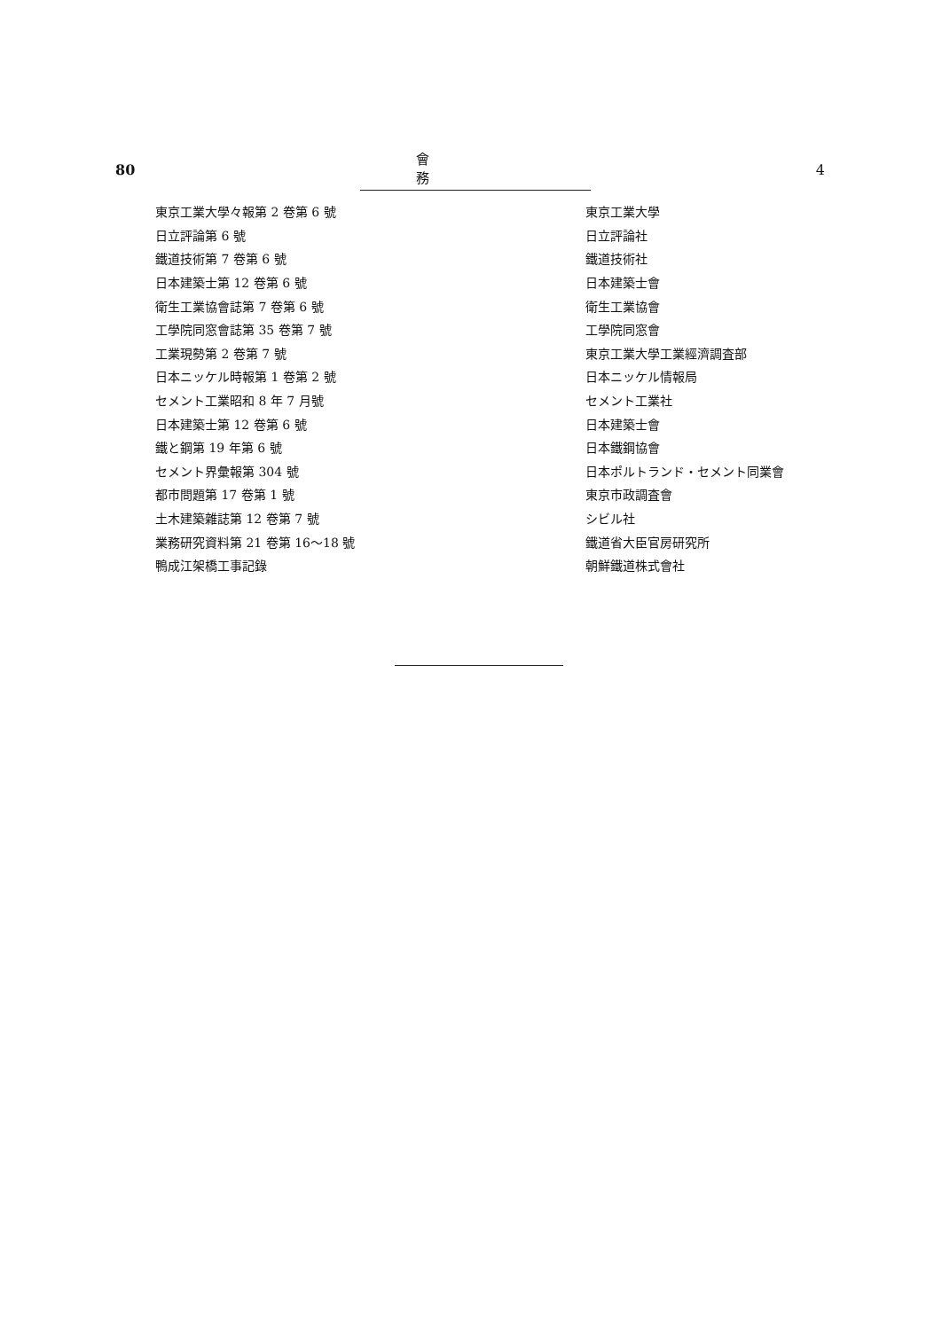80 會務 4
| 東京工業大學々報第 2 卷第 6 號 | 東京工業大學 |
| 日立評論第 6 號 | 日立評論社 |
| 鐵道技術第 7 卷第 6 號 | 鐵道技術社 |
| 日本建築士第 12 卷第 6 號 | 日本建築士會 |
| 衛生工業協會誌第 7 卷第 6 號 | 衛生工業協會 |
| 工學院同窓會誌第 35 卷第 7 號 | 工學院同窓會 |
| 工業現勢第 2 卷第 7 號 | 東京工業大學工業經濟調査部 |
| 日本ニッケル時報第 1 卷第 2 號 | 日本ニッケル情報局 |
| セメント工業昭和 8 年 7 月號 | セメント工業社 |
| 日本建築士第 12 卷第 6 號 | 日本建築士會 |
| 鐵と鋼第 19 年第 6 號 | 日本鐵鋼協會 |
| セメント界彙報第 304 號 | 日本ポルトランド・セメント同業會 |
| 都市問題第 17 卷第 1 號 | 東京市政調査會 |
| 土木建築雜誌第 12 卷第 7 號 | シビル社 |
| 業務研究資料第 21 卷第 16〜18 號 | 鐵道省大臣官房研究所 |
| 鴨成江架橋工事記錄 | 朝鮮鐵道株式會社 |